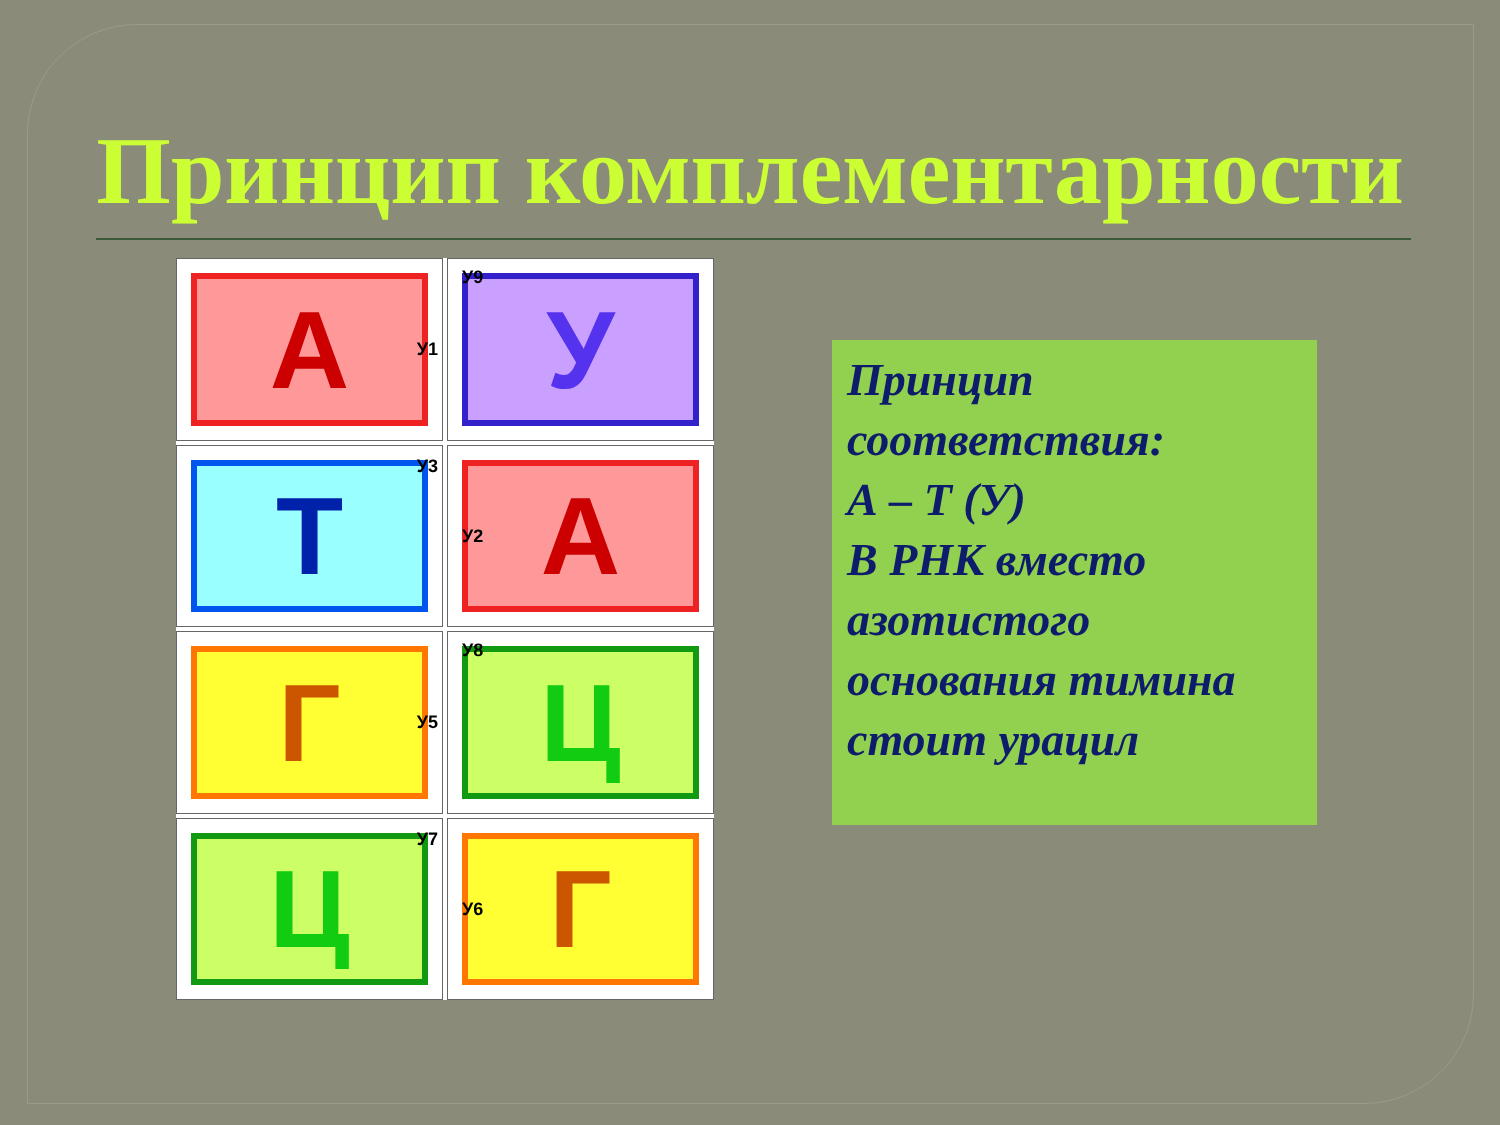Принцип комплементарности
А У1
У У9
Т У3
А У2
Г У5
Ц У8
Ц У7
Г У6
Принцип
соответствия:
А – Т (У)
В РНК вместо
азотистого
основания тимина
стоит урацил